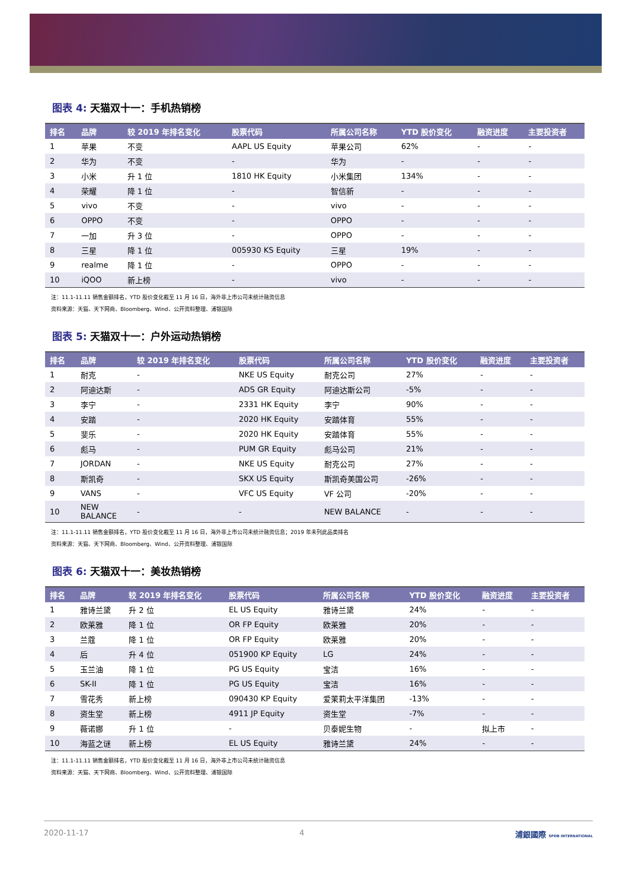图表 4: 天猫双十一：手机热销榜
| 排名 | 品牌 | 较 2019 年排名变化 | 股票代码 | 所属公司名称 | YTD 股价变化 | 融资进度 | 主要投资者 |
| --- | --- | --- | --- | --- | --- | --- | --- |
| 1 | 苹果 | 不变 | AAPL US Equity | 苹果公司 | 62% | - | - |
| 2 | 华为 | 不变 | - | 华为 | - | - | - |
| 3 | 小米 | 升 1 位 | 1810 HK Equity | 小米集团 | 134% | - | - |
| 4 | 荣耀 | 降 1 位 | - | 智信新 | - | - | - |
| 5 | vivo | 不变 | - | vivo | - | - | - |
| 6 | OPPO | 不变 | - | OPPO | - | - | - |
| 7 | 一加 | 升 3 位 | - | OPPO | - | - | - |
| 8 | 三星 | 降 1 位 | 005930 KS Equity | 三星 | 19% | - | - |
| 9 | realme | 降 1 位 | - | OPPO | - | - | - |
| 10 | iQOO | 新上榜 | - | vivo | - | - | - |
注：11.1-11.11 销售金额排名，YTD 股价变化截至 11 月 16 日，海外非上市公司未统计融资信息
资料来源：天猫、天下网商、Bloomberg、Wind、公开资料整理、浦银国际
图表 5: 天猫双十一：户外运动热销榜
| 排名 | 品牌 | 较 2019 年排名变化 | 股票代码 | 所属公司名称 | YTD 股价变化 | 融资进度 | 主要投资者 |
| --- | --- | --- | --- | --- | --- | --- | --- |
| 1 | 耐克 | - | NKE US Equity | 耐克公司 | 27% | - | - |
| 2 | 阿迪达斯 | - | ADS GR Equity | 阿迪达斯公司 | -5% | - | - |
| 3 | 李宁 | - | 2331 HK Equity | 李宁 | 90% | - | - |
| 4 | 安踏 | - | 2020 HK Equity | 安踏体育 | 55% | - | - |
| 5 | 斐乐 | - | 2020 HK Equity | 安踏体育 | 55% | - | - |
| 6 | 彪马 | - | PUM GR Equity | 彪马公司 | 21% | - | - |
| 7 | JORDAN | - | NKE US Equity | 耐克公司 | 27% | - | - |
| 8 | 斯凯奇 | - | SKX US Equity | 斯凯奇美国公司 | -26% | - | - |
| 9 | VANS | - | VFC US Equity | VF 公司 | -20% | - | - |
| 10 | NEW BALANCE | - | - | NEW BALANCE | - | - | - |
注：11.1-11.11 销售金额排名，YTD 股价变化截至 11 月 16 日，海外非上市公司未统计融资信息；2019 年未列此品类排名
资料来源：天猫、天下网商、Bloomberg、Wind、公开资料整理、浦银国际
图表 6: 天猫双十一：美妆热销榜
| 排名 | 品牌 | 较 2019 年排名变化 | 股票代码 | 所属公司名称 | YTD 股价变化 | 融资进度 | 主要投资者 |
| --- | --- | --- | --- | --- | --- | --- | --- |
| 1 | 雅诗兰黛 | 升 2 位 | EL US Equity | 雅诗兰黛 | 24% | - | - |
| 2 | 欧莱雅 | 降 1 位 | OR FP Equity | 欧莱雅 | 20% | - | - |
| 3 | 兰蔻 | 降 1 位 | OR FP Equity | 欧莱雅 | 20% | - | - |
| 4 | 后 | 升 4 位 | 051900 KP Equity | LG | 24% | - | - |
| 5 | 玉兰油 | 降 1 位 | PG US Equity | 宝洁 | 16% | - | - |
| 6 | SK-II | 降 1 位 | PG US Equity | 宝洁 | 16% | - | - |
| 7 | 雪花秀 | 新上榜 | 090430 KP Equity | 爱茉莉太平洋集团 | -13% | - | - |
| 8 | 资生堂 | 新上榜 | 4911 JP Equity | 资生堂 | -7% | - | - |
| 9 | 薇诺娜 | 升 1 位 | - | 贝泰妮生物 | - | 拟上市 | - |
| 10 | 海蓝之谜 | 新上榜 | EL US Equity | 雅诗兰黛 | 24% | - | - |
注：11.1-11.11 销售金额排名，YTD 股价变化截至 11 月 16 日，海外非上市公司未统计融资信息
资料来源：天猫、天下网商、Bloomberg、Wind、公开资料整理、浦银国际
2020-11-17 4 浦銀國際 SPDB INTERNATIONAL